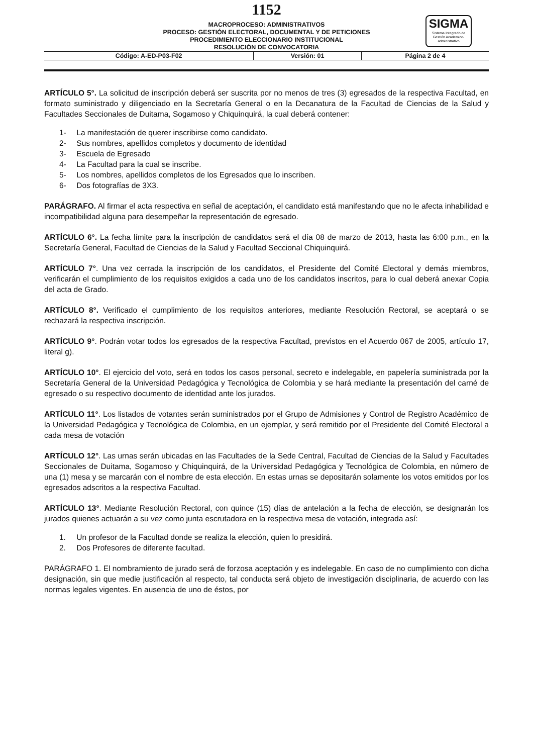1152
SIGMA
Sistema Integrado de Gestión Academico-administrativo
MACROPROCESO: ADMINISTRATIVOS
PROCESO: GESTIÓN ELECTORAL, DOCUMENTAL Y DE PETICIONES
PROCEDIMIENTO ELECCIONARIO INSTITUCIONAL
RESOLUCIÓN DE CONVOCATORIA
| Código: A-ED-P03-F02 | Versión: 01 | Página 2 de 4 |
ARTÍCULO 5°. La solicitud de inscripción deberá ser suscrita por no menos de tres (3) egresados de la respectiva Facultad, en formato suministrado y diligenciado en la Secretaría General o en la Decanatura de la Facultad de Ciencias de la Salud y Facultades Seccionales de Duitama, Sogamoso y Chiquinquirá, la cual deberá contener:
1- La manifestación de querer inscribirse como candidato.
2- Sus nombres, apellidos completos y documento de identidad
3- Escuela de Egresado
4- La Facultad para la cual se inscribe.
5- Los nombres, apellidos completos de los Egresados que lo inscriben.
6- Dos fotografías de 3X3.
PARÁGRAFO. Al firmar el acta respectiva en señal de aceptación, el candidato está manifestando que no le afecta inhabilidad e incompatibilidad alguna para desempeñar la representación de egresado.
ARTÍCULO 6°. La fecha límite para la inscripción de candidatos será el día 08 de marzo de 2013, hasta las 6:00 p.m., en la Secretaría General, Facultad de Ciencias de la Salud y Facultad Seccional Chiquinquirá.
ARTÍCULO 7°. Una vez cerrada la inscripción de los candidatos, el Presidente del Comité Electoral y demás miembros, verificarán el cumplimiento de los requisitos exigidos a cada uno de los candidatos inscritos, para lo cual deberá anexar Copia del acta de Grado.
ARTÍCULO 8°. Verificado el cumplimiento de los requisitos anteriores, mediante Resolución Rectoral, se aceptará o se rechazará la respectiva inscripción.
ARTÍCULO 9°. Podrán votar todos los egresados de la respectiva Facultad, previstos en el Acuerdo 067 de 2005, artículo 17, literal g).
ARTÍCULO 10°. El ejercicio del voto, será en todos los casos personal, secreto e indelegable, en papelería suministrada por la Secretaría General de la Universidad Pedagógica y Tecnológica de Colombia y se hará mediante la presentación del carné de egresado o su respectivo documento de identidad ante los jurados.
ARTÍCULO 11°. Los listados de votantes serán suministrados por el Grupo de Admisiones y Control de Registro Académico de la Universidad Pedagógica y Tecnológica de Colombia, en un ejemplar, y será remitido por el Presidente del Comité Electoral a cada mesa de votación
ARTÍCULO 12°. Las urnas serán ubicadas en las Facultades de la Sede Central, Facultad de Ciencias de la Salud y Facultades Seccionales de Duitama, Sogamoso y Chiquinquirá, de la Universidad Pedagógica y Tecnológica de Colombia, en número de una (1) mesa y se marcarán con el nombre de esta elección. En estas urnas se depositarán solamente los votos emitidos por los egresados adscritos a la respectiva Facultad.
ARTÍCULO 13°. Mediante Resolución Rectoral, con quince (15) días de antelación a la fecha de elección, se designarán los jurados quienes actuarán a su vez como junta escrutadora en la respectiva mesa de votación, integrada así:
1. Un profesor de la Facultad donde se realiza la elección, quien lo presidirá.
2. Dos Profesores de diferente facultad.
PARÁGRAFO 1. El nombramiento de jurado será de forzosa aceptación y es indelegable. En caso de no cumplimiento con dicha designación, sin que medie justificación al respecto, tal conducta será objeto de investigación disciplinaria, de acuerdo con las normas legales vigentes. En ausencia de uno de éstos, por